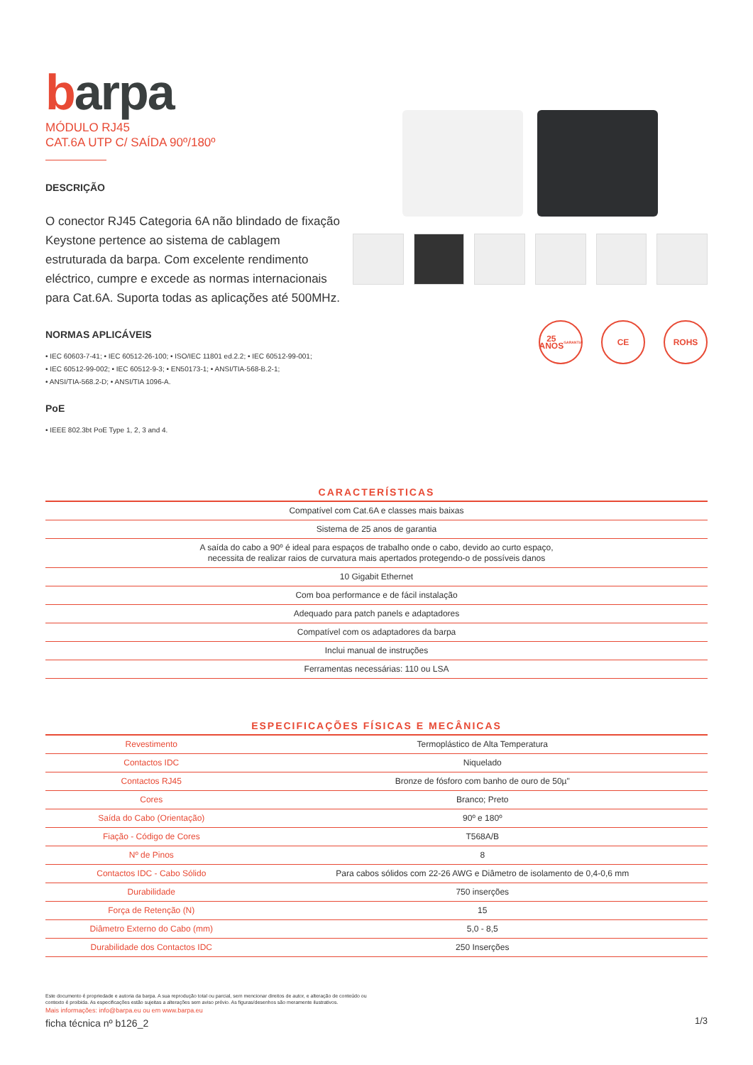barpa
MÓDULO RJ45
CAT.6A UTP C/ SAÍDA 90º/180º
DESCRIÇÃO
O conector RJ45 Categoria 6A não blindado de fixação Keystone pertence ao sistema de cablagem estruturada da barpa. Com excelente rendimento eléctrico, cumpre e excede as normas internacionais para Cat.6A. Suporta todas as aplicações até 500MHz.
NORMAS APLICÁVEIS
• IEC 60603-7-41; • IEC 60512-26-100; • ISO/IEC 11801 ed.2.2; • IEC 60512-99-001;
• IEC 60512-99-002; • IEC 60512-9-3; • EN50173-1; • ANSI/TIA-568-B.2-1;
• ANSI/TIA-568.2-D; • ANSI/TIA 1096-A.
PoE
• IEEE 802.3bt PoE Type 1, 2, 3 and 4.
25
ANOS
GARANTIA
CE ROHS
CARACTERÍSTICAS
| Compatível com Cat.6A e classes mais baixas |
| Sistema de 25 anos de garantia |
| A saída do cabo a 90º é ideal para espaços de trabalho onde o cabo, devido ao curto espaço, necessita de realizar raios de curvatura mais apertados protegendo-o de possíveis danos |
| 10 Gigabit Ethernet |
| Com boa performance e de fácil instalação |
| Adequado para patch panels e adaptadores |
| Compatível com os adaptadores da barpa |
| Inclui manual de instruções |
| Ferramentas necessárias: 110 ou LSA |
ESPECIFICAÇÕES FÍSICAS E MECÂNICAS
| Revestimento | Termoplástico de Alta Temperatura |
| Contactos IDC | Niquelado |
| Contactos RJ45 | Bronze de fósforo com banho de ouro de 50µ" |
| Cores | Branco; Preto |
| Saída do Cabo (Orientação) | 90º e 180º |
| Fiação - Código de Cores | T568A/B |
| Nº de Pinos | 8 |
| Contactos IDC - Cabo Sólido | Para cabos sólidos com 22-26 AWG e Diâmetro de isolamento de 0,4-0,6 mm |
| Durabilidade | 750 inserções |
| Força de Retenção (N) | 15 |
| Diâmetro Externo do Cabo (mm) | 5,0 - 8,5 |
| Durabilidade dos Contactos IDC | 250 Inserções |
Este documento é propriedade e autoria da barpa. A sua reprodução total ou parcial, sem mencionar direitos de autor, e alteração de conteúdo ou contexto é proibida. As especificações estão sujeitas a alterações sem aviso prévio. As figuras/desenhos são meramente ilustrativos.
Mais informações: info@barpa.eu ou em www.barpa.eu
ficha técnica nº b126_2
1/3